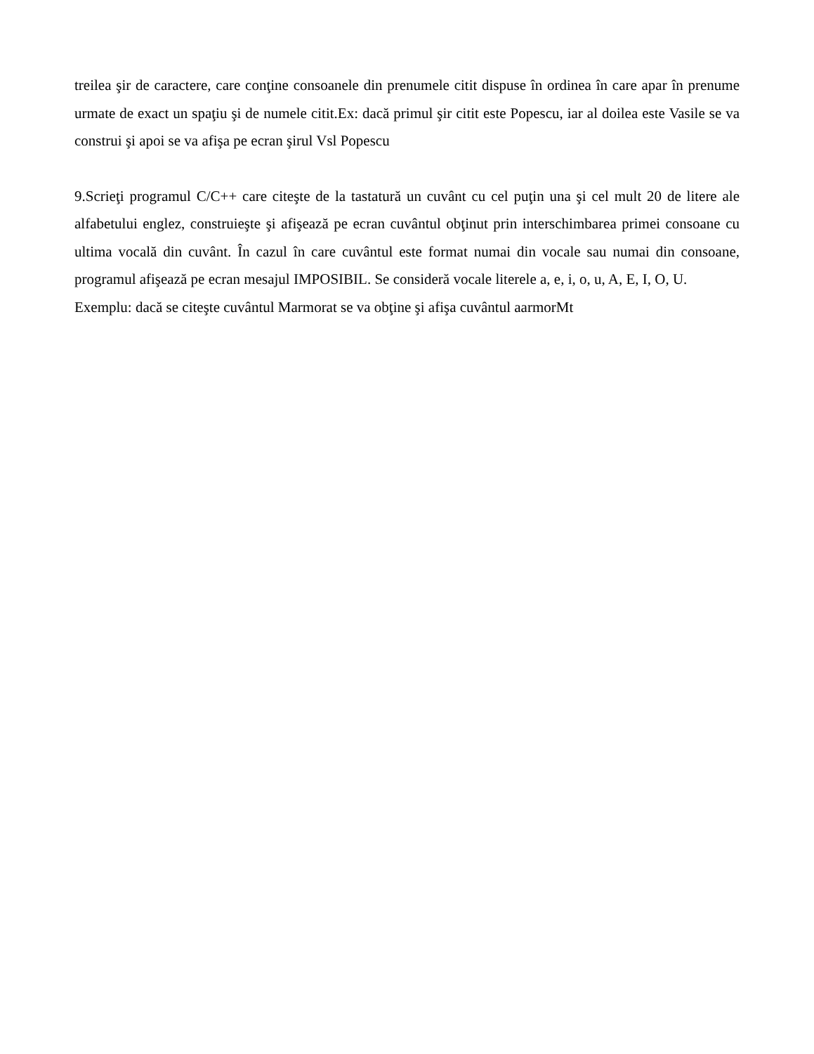treilea şir de caractere, care conţine consoanele din prenumele citit dispuse în ordinea în care apar în prenume urmate de exact un spaţiu şi de numele citit.Ex: dacă primul şir citit este Popescu, iar al doilea este Vasile se va construi şi apoi se va afişa pe ecran şirul Vsl Popescu
9.Scrieţi programul C/C++ care citeşte de la tastatură un cuvânt cu cel puţin una şi cel mult 20 de litere ale alfabetului englez, construieşte şi afişează pe ecran cuvântul obţinut prin interschimbarea primei consoane cu ultima vocală din cuvânt. În cazul în care cuvântul este format numai din vocale sau numai din consoane, programul afişează pe ecran mesajul IMPOSIBIL. Se consideră vocale literele a, e, i, o, u, A, E, I, O, U.
Exemplu: dacă se citeşte cuvântul Marmorat se va obţine şi afişa cuvântul aarmorMt